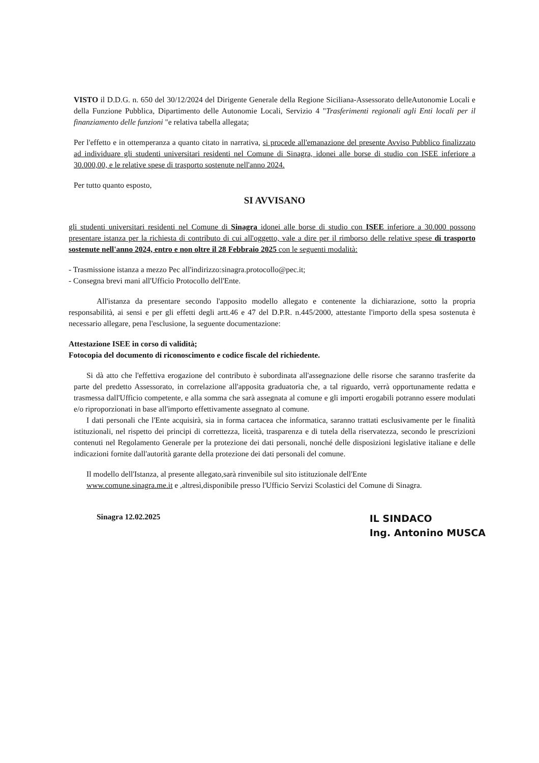VISTO il D.D.G. n. 650 del 30/12/2024 del Dirigente Generale della Regione Siciliana-Assessorato delleAutonomie Locali e della Funzione Pubblica, Dipartimento delle Autonomie Locali, Servizio 4 "Trasferimenti regionali agli Enti locali per il finanziamento delle funzioni "e relativa tabella allegata;
Per l'effetto e in ottemperanza a quanto citato in narrativa, si procede all'emanazione del presente Avviso Pubblico finalizzato ad individuare gli studenti universitari residenti nel Comune di Sinagra, idonei alle borse di studio con ISEE inferiore a 30.000,00, e le relative spese di trasporto sostenute nell'anno 2024.
Per tutto quanto esposto,
SI AVVISANO
gli studenti universitari residenti nel Comune di Sinagra idonei alle borse di studio con ISEE inferiore a 30.000 possono presentare istanza per la richiesta di contributo di cui all'oggetto, vale a dire per il rimborso delle relative spese di trasporto sostenute nell'anno 2024, entro e non oltre il 28 Febbraio 2025 con le seguenti modalità:
- Trasmissione istanza a mezzo Pec all'indirizzo:sinagra.protocollo@pec.it;
- Consegna brevi mani all'Ufficio Protocollo dell'Ente.
All'istanza da presentare secondo l'apposito modello allegato e contenente la dichiarazione, sotto la propria responsabilità, ai sensi e per gli effetti degli artt.46 e 47 del D.P.R. n.445/2000, attestante l'importo della spesa sostenuta è necessario allegare, pena l'esclusione, la seguente documentazione:
Attestazione ISEE in corso di validità;
Fotocopia del documento di riconoscimento e codice fiscale del richiedente.
Si dà atto che l'effettiva erogazione del contributo è subordinata all'assegnazione delle risorse che saranno trasferite da parte del predetto Assessorato, in correlazione all'apposita graduatoria che, a tal riguardo, verrà opportunamente redatta e trasmessa dall'Ufficio competente, e alla somma che sarà assegnata al comune e gli importi erogabili potranno essere modulati e/o riproporzionati in base all'importo effettivamente assegnato al comune.
I dati personali che l'Ente acquisirà, sia in forma cartacea che informatica, saranno trattati esclusivamente per le finalità istituzionali, nel rispetto dei principi di correttezza, liceità, trasparenza e di tutela della riservatezza, secondo le prescrizioni contenuti nel Regolamento Generale per la protezione dei dati personali, nonché delle disposizioni legislative italiane e delle indicazioni fornite dall'autorità garante della protezione dei dati personali del comune.
Il modello dell'Istanza, al presente allegato,sarà rinvenibile sul sito istituzionale dell'Ente
www.comune.sinagra.me.it e ,altresì,disponibile presso l'Ufficio Servizi Scolastici del Comune di Sinagra.
Sinagra 12.02.2025
IL SINDACO
Ing. Antonino MUSCA